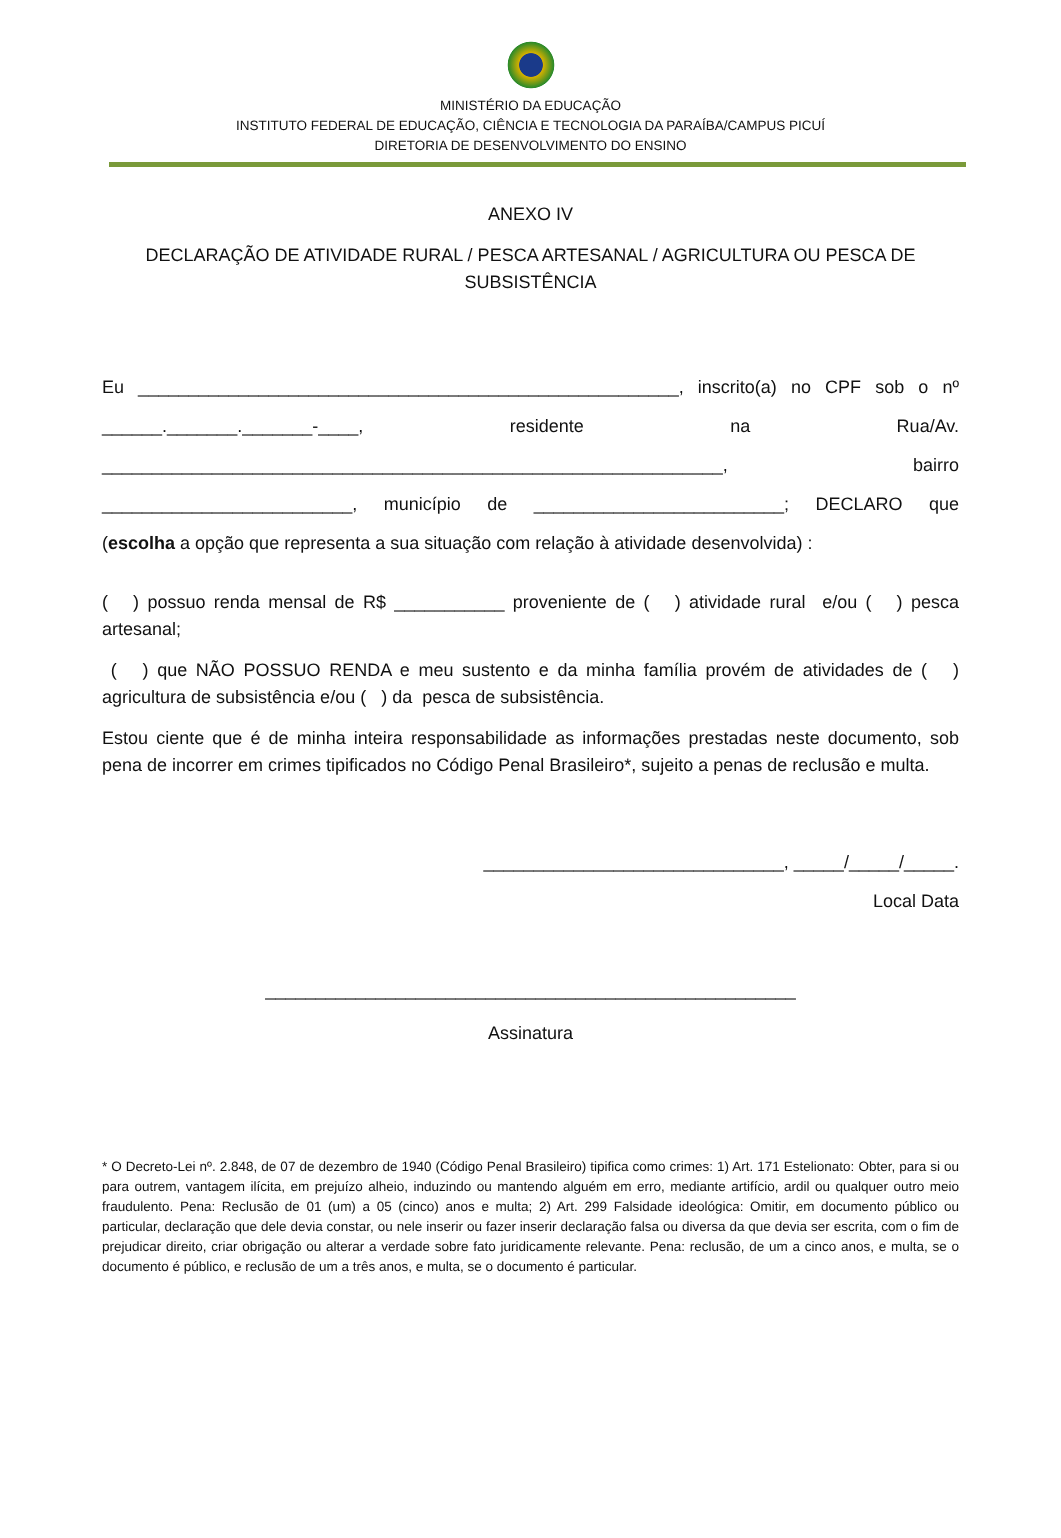MINISTÉRIO DA EDUCAÇÃO
INSTITUTO FEDERAL DE EDUCAÇÃO, CIÊNCIA E TECNOLOGIA DA PARAÍBA/CAMPUS PICUÍ
DIRETORIA DE DESENVOLVIMENTO DO ENSINO
ANEXO IV
DECLARAÇÃO DE ATIVIDADE RURAL / PESCA ARTESANAL / AGRICULTURA OU PESCA DE SUBSISTÊNCIA
Eu ______________________________________________________, inscrito(a) no CPF sob o nº ______._______._______-____, residente na Rua/Av. ______________________________________________________________, bairro _________________________, município de _________________________; DECLARO que
(escolha a opção que representa a sua situação com relação à atividade desenvolvida) :
( ) possuo renda mensal de R$ ___________ proveniente de ( ) atividade rural e/ou ( ) pesca artesanal;
( ) que NÃO POSSUO RENDA e meu sustento e da minha família provém de atividades de ( ) agricultura de subsistência e/ou ( ) da pesca de subsistência.
Estou ciente que é de minha inteira responsabilidade as informações prestadas neste documento, sob pena de incorrer em crimes tipificados no Código Penal Brasileiro*, sujeito a penas de reclusão e multa.
______________________________, _____/_____/_____.
Local Data
_____________________________________________________
Assinatura
* O Decreto-Lei nº. 2.848, de 07 de dezembro de 1940 (Código Penal Brasileiro) tipifica como crimes: 1) Art. 171 Estelionato: Obter, para si ou para outrem, vantagem ilícita, em prejuízo alheio, induzindo ou mantendo alguém em erro, mediante artifício, ardil ou qualquer outro meio fraudulento. Pena: Reclusão de 01 (um) a 05 (cinco) anos e multa; 2) Art. 299 Falsidade ideológica: Omitir, em documento público ou particular, declaração que dele devia constar, ou nele inserir ou fazer inserir declaração falsa ou diversa da que devia ser escrita, com o fim de prejudicar direito, criar obrigação ou alterar a verdade sobre fato juridicamente relevante. Pena: reclusão, de um a cinco anos, e multa, se o documento é público, e reclusão de um a três anos, e multa, se o documento é particular.